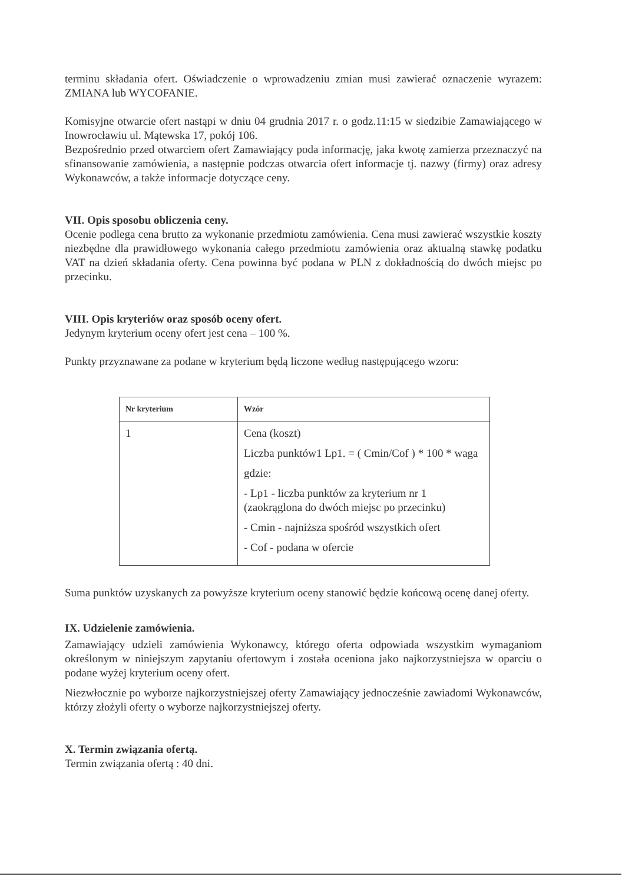terminu składania ofert. Oświadczenie o wprowadzeniu zmian musi zawierać oznaczenie wyrazem: ZMIANA lub WYCOFANIE.
Komisyjne otwarcie ofert nastąpi w dniu 04 grudnia 2017 r. o godz.11:15 w siedzibie Zamawiającego w Inowrocławiu ul. Mątewska 17, pokój 106.
Bezpośrednio przed otwarciem ofert Zamawiający poda informację, jaka kwotę zamierza przeznaczyć na sfinansowanie zamówienia, a następnie podczas otwarcia ofert informacje tj. nazwy (firmy) oraz adresy Wykonawców, a także informacje dotyczące ceny.
VII. Opis sposobu obliczenia ceny.
Ocenie podlega cena brutto za wykonanie przedmiotu zamówienia. Cena musi zawierać wszystkie koszty niezbędne dla prawidłowego wykonania całego przedmiotu zamówienia oraz aktualną stawkę podatku VAT na dzień składania oferty. Cena powinna być podana w PLN z dokładnością do dwóch miejsc po przecinku.
VIII. Opis kryteriów oraz sposób oceny ofert.
Jedynym kryterium oceny ofert jest cena – 100 %.
Punkty przyznawane za podane w kryterium będą liczone według następującego wzoru:
| Nr kryterium | Wzór |
| --- | --- |
| 1 | Cena (koszt) Liczba punktów1 Lp1. = ( Cmin/Cof ) * 100 * waga gdzie: - Lp1 - liczba punktów za kryterium nr 1 (zaokrąglona do dwóch miejsc po przecinku) - Cmin - najniższa spośród wszystkich ofert - Cof - podana w ofercie |
Suma punktów uzyskanych za powyższe kryterium oceny stanowić będzie końcową ocenę danej oferty.
IX. Udzielenie zamówienia.
Zamawiający udzieli zamówienia Wykonawcy, którego oferta odpowiada wszystkim wymaganiom określonym w niniejszym zapytaniu ofertowym i została oceniona jako najkorzystniejsza w oparciu o podane wyżej kryterium oceny ofert.
Niezwłocznie po wyborze najkorzystniejszej oferty Zamawiający jednocześnie zawiadomi Wykonawców, którzy złożyli oferty o wyborze najkorzystniejszej oferty.
X. Termin związania ofertą.
Termin związania ofertą : 40 dni.